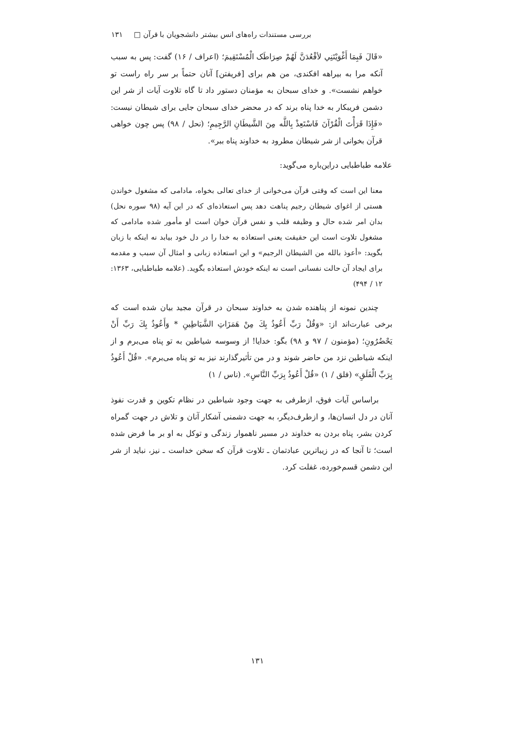بررسی مستندات راه‌های انس بیشتر دانشجویان با قرآن □ ۱۳۱
«قَالَ فَبِمَا أَغْوَيْتَنِي لأقْعُدَنَّ لَهُمْ صِرَاطَک الْمُسْتَقِيمَ؛ (اعراف / ۱۶) گفت: پس به سبب آنکه مرا به بیراهه افکندی، من هم برای [فریفتن] آنان حتماً بر سر راه راست تو خواهم نشست». و خدای سبحان به مؤمنان دستور داد تا گاه تلاوت آیات از شر این دشمن فریبکار به خدا پناه برند که در محضر خدای سبحان جایی برای شیطان نیست: «فَإِذَا قَرَأْتَ الْقُرْآنَ فَاسْتَعِذْ بِاللَّه مِنَ الشَّيطَانِ الرَّجِيمِ؛ (نحل / ۹۸) پس چون خواهی قرآن بخوانی از شر شیطان مطرود به خداوند پناه ببر».
علامه طباطبایی دراین‌باره می‌گوید:
معنا این است که وقتی قرآن می‌خوانی از خدای تعالی بخواه، مادامی که مشغول خواندن هستی از اغوای شیطان رجیم پناهت دهد پس استعاذه‌ای که در این آیه (۹۸ سوره نحل) بدان امر شده حال و وظیفه قلب و نفس قرآن خوان است او مأمور شده مادامی که مشغول تلاوت است این حقیقت یعنی استعاذه به خدا را در دل خود بیابد نه اینکه با زبان بگوید: «أعوذ بالله من الشیطان الرجیم» و این استعاذه زبانی و امثال آن سبب و مقدمه برای ایجاد آن حالت نفسانی است نه اینکه خودش استعاذه بگوید. (علامه طباطبایی، ۱۳۶۳: ۱۲ / ۴۹۴)
چندین نمونه از پناهنده شدن به خداوند سبحان در قرآن مجید بیان شده است که برخی عبارت‌اند از: «وَقُلْ رَبِّ أَعُوذُ بِكَ مِنْ هَمَزَاتِ الشَّيَاطِينِ * وَأَعُوذُ بِكَ رَبِّ أَنْ يَحْضُرُونِ؛ (مؤمنون / ۹۷ و ۹۸) بگو: خدایا! از وسوسه شیاطین به تو پناه می‌برم و از اینکه شیاطین نزد من حاضر شوند و در من تأثیرگذارند نیز به تو پناه می‌برم». «قُلْ أَعُوذُ بِرَبِّ الْفَلَقِ» (فلق / ۱) «قُلْ أَعُوذُ بِرَبِّ النَّاسِ». (ناس / ۱)
براساس آیات فوق، ازطرفی به جهت وجود شیاطین در نظام تکوین و قدرت نفوذ آنان در دل انسان‌ها، و ازطرف‌دیگر، به جهت دشمنی آشکار آنان و تلاش در جهت گمراه کردن بشر، پناه بردن به خداوند در مسیر ناهموار زندگی و توکل به او بر ما فرض شده است؛ تا آنجا که در زیباترین عبادتمان ـ تلاوت قرآن که سخن خداست ـ نیز، نباید از شر این دشمن قسم‌خورده، غفلت کرد.
۱۳۱